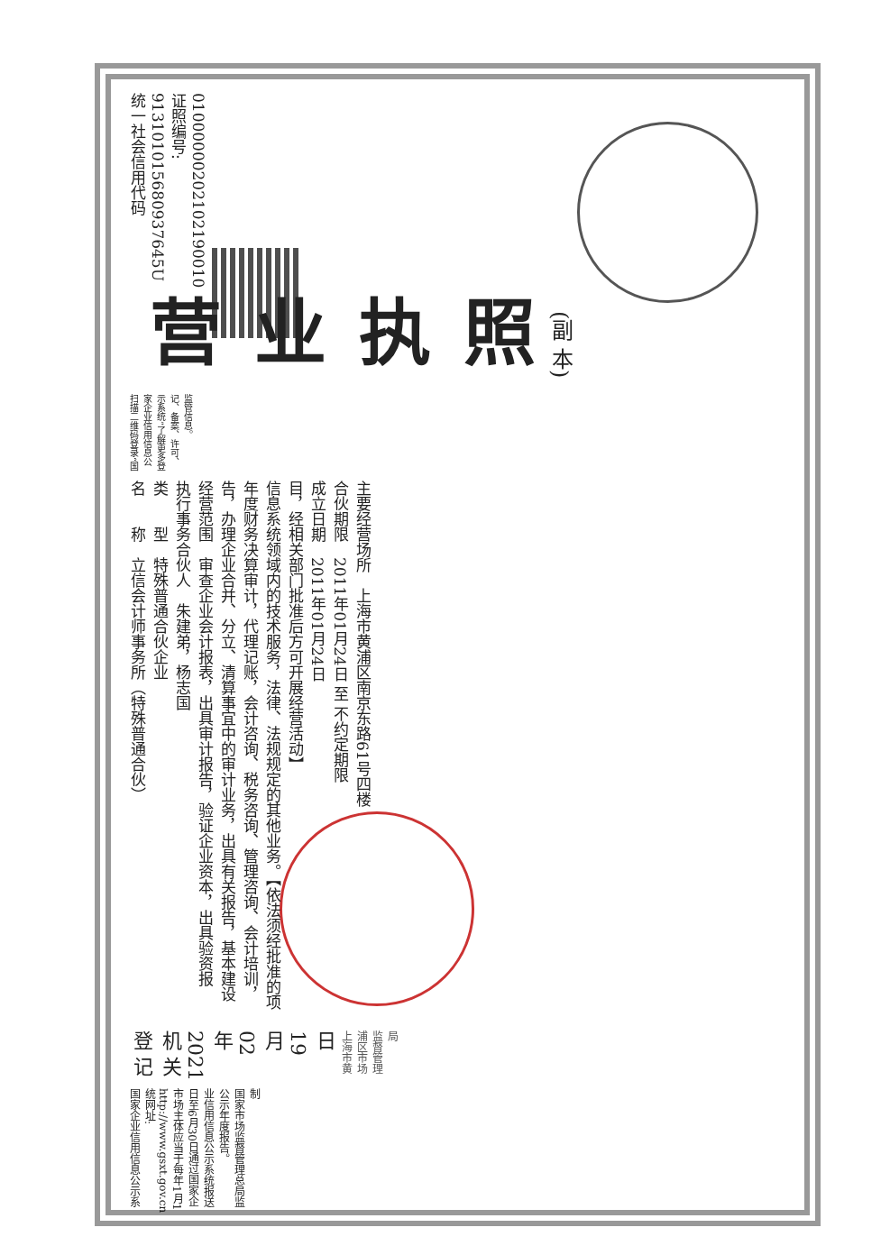统一社会信用代码
913101015680937645U
证照编号: 01000000202102190010
营业执照
(副 本)
扫描二维码登录“国家企业信用信息公示系统”了解更多登记、备案、许可、监管信息。
名　　称　立信会计师事务所（特殊普通合伙）
类　　型　特殊普通合伙企业
执行事务合伙人　朱建弟，杨志国
经营范围　审查企业会计报表，出具审计报告，验证企业资本，出具验资报告，办理企业合并、分立、清算事宜中的审计业务，出具有关报告，基本建设年度财务决算审计，代理记账，会计咨询、税务咨询、管理咨询、会计培训，信息系统领域内的技术服务，法律、法规规定的其他业务。【依法须经批准的项目，经相关部门批准后方可开展经营活动】
成立日期　2011年01月24日
合伙期限　2011年01月24日 至 不约定期限
主要经营场所　上海市黄浦区南京东路61号四楼
登 记 机 关
2021 年 02 月 19 日
上海市黄浦区市场监督管理局
国家企业信用信息公示系统网址: http://www.gsxt.gov.cn
市场主体应当于每年1月1日至6月30日通过国家企业信用信息公示系统报送公示年度报告。
国家市场监督管理总局监制